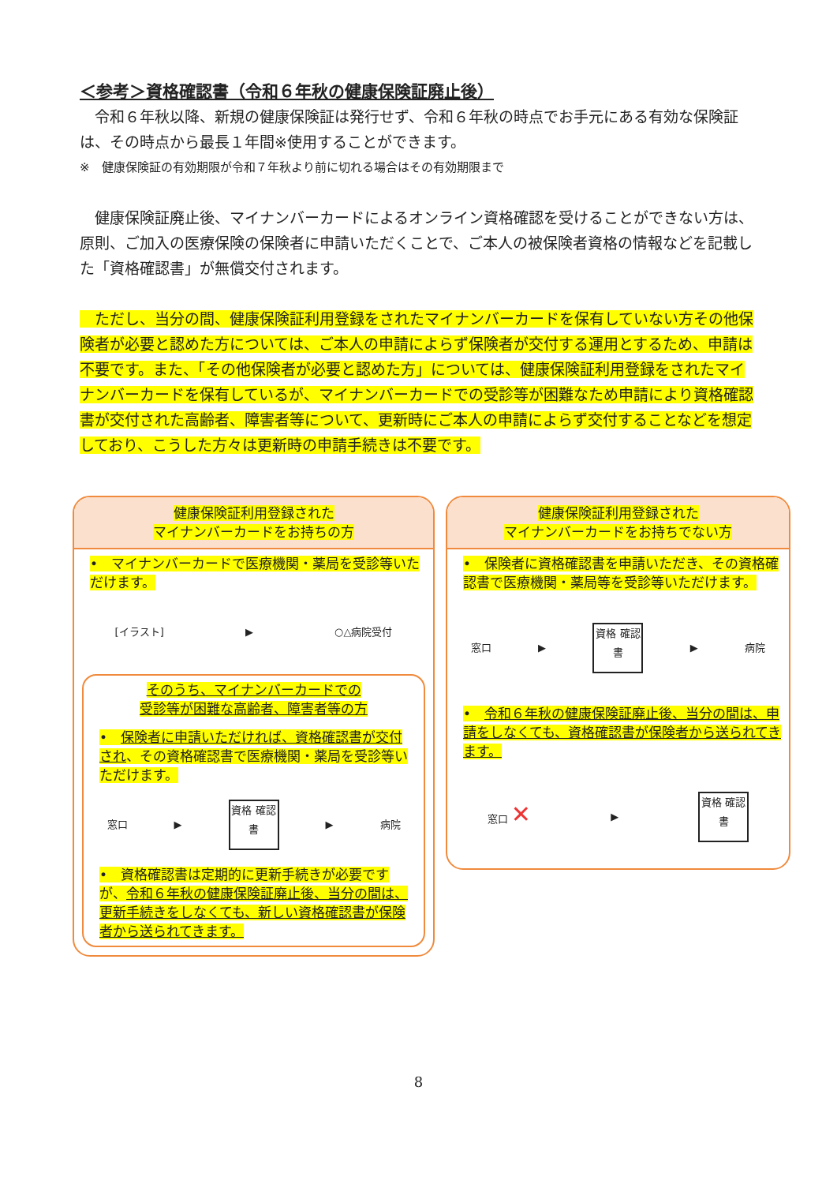＜参考＞資格確認書（令和６年秋の健康保険証廃止後）
　令和６年秋以降、新規の健康保険証は発行せず、令和６年秋の時点でお手元にある有効な保険証は、その時点から最長１年間※使用することができます。
※　健康保険証の有効期限が令和７年秋より前に切れる場合はその有効期限まで
　健康保険証廃止後、マイナンバーカードによるオンライン資格確認を受けることができない方は、原則、ご加入の医療保険の保険者に申請いただくことで、ご本人の被保険者資格の情報などを記載した「資格確認書」が無償交付されます。
　ただし、当分の間、健康保険証利用登録をされたマイナンバーカードを保有していない方その他保険者が必要と認めた方については、ご本人の申請によらず保険者が交付する運用とするため、申請は不要です。また、「その他保険者が必要と認めた方」については、健康保険証利用登録をされたマイナンバーカードを保有しているが、マイナンバーカードでの受診等が困難なため申請により資格確認書が交付された高齢者、障害者等について、更新時にご本人の申請によらず交付することなどを想定しており、こうした方々は更新時の申請手続きは不要です。
健康保険証利用登録された
マイナンバーカードをお持ちの方
•　マイナンバーカードで医療機関・薬局を受診等いただけます。
[イラスト] ▶ ○△病院受付
そのうち、マイナンバーカードでの
受診等が困難な高齢者、障害者等の方
•　保険者に申請いただければ、資格確認書が交付され、その資格確認書で医療機関・薬局を受診等いただけます。
窓口 ▶
資格 確認 書
▶ 病院
•　資格確認書は定期的に更新手続きが必要ですが、令和６年秋の健康保険証廃止後、当分の間は、更新手続きをしなくても、新しい資格確認書が保険者から送られてきます。
健康保険証利用登録された
マイナンバーカードをお持ちでない方
•　保険者に資格確認書を申請いただき、その資格確認書で医療機関・薬局等を受診等いただけます。
窓口 ▶
資格 確認 書
▶ 病院
•　令和６年秋の健康保険証廃止後、当分の間は、申請をしなくても、資格確認書が保険者から送られてきます。
窓口 ✕ ▶
資格 確認 書
8